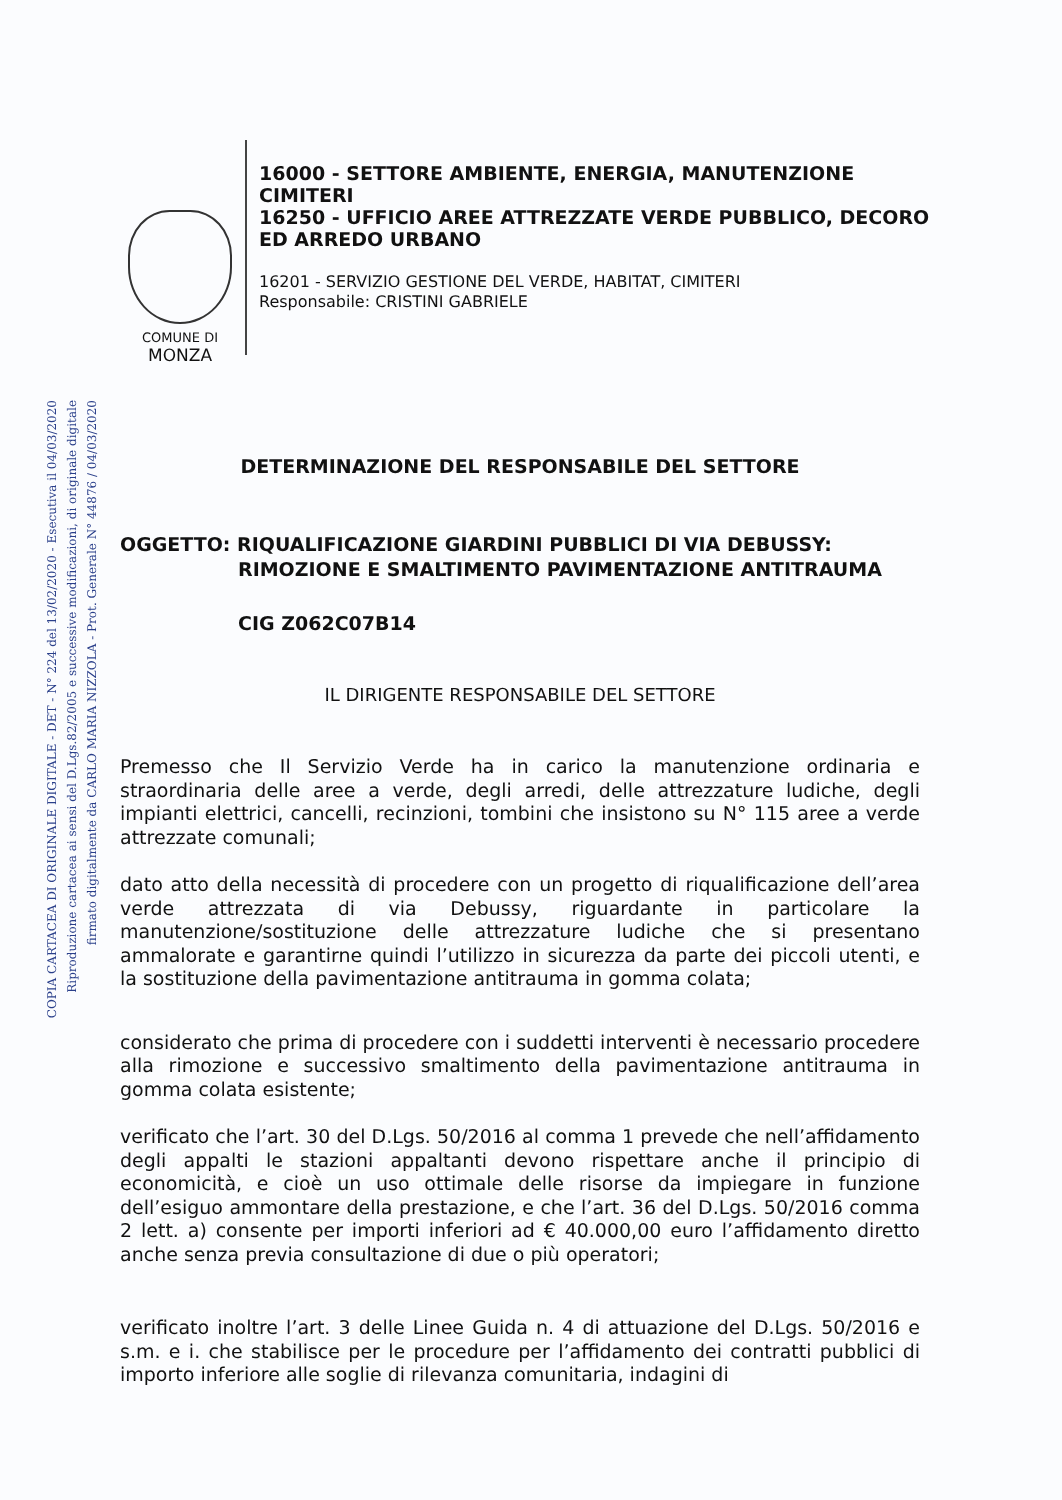COPIA CARTACEA DI ORIGINALE DIGITALE - DET - N° 224 del 13/02/2020 - Esecutiva il 04/03/2020
Riproduzione cartacea ai sensi del D.Lgs.82/2005 e successive modificazioni, di originale digitale
firmato digitalmente da CARLO MARIA NIZZOLA - Prot. Generale N° 44876 / 04/03/2020
COMUNE DI
MONZA
16000 - SETTORE AMBIENTE, ENERGIA, MANUTENZIONE CIMITERI
16250 - UFFICIO AREE ATTREZZATE VERDE PUBBLICO, DECORO ED ARREDO URBANO
16201 - SERVIZIO GESTIONE DEL VERDE, HABITAT, CIMITERI
Responsabile: CRISTINI GABRIELE
DETERMINAZIONE DEL RESPONSABILE DEL SETTORE
OGGETTO: RIQUALIFICAZIONE GIARDINI PUBBLICI DI VIA DEBUSSY:
RIMOZIONE E SMALTIMENTO PAVIMENTAZIONE ANTITRAUMA
CIG Z062C07B14
IL DIRIGENTE RESPONSABILE DEL SETTORE
Premesso che Il Servizio Verde ha in carico la manutenzione ordinaria e straordinaria delle aree a verde, degli arredi, delle attrezzature ludiche, degli impianti elettrici, cancelli, recinzioni, tombini che insistono su N° 115 aree a verde attrezzate comunali;
dato atto della necessità di procedere con un progetto di riqualificazione dell’area verde attrezzata di via Debussy, riguardante in particolare la manutenzione/sostituzione delle attrezzature ludiche che si presentano ammalorate e garantirne quindi l’utilizzo in sicurezza da parte dei piccoli utenti, e la sostituzione della pavimentazione antitrauma in gomma colata;
considerato che prima di procedere con i suddetti interventi è necessario procedere alla rimozione e successivo smaltimento della pavimentazione antitrauma in gomma colata esistente;
verificato che l’art. 30 del D.Lgs. 50/2016 al comma 1 prevede che nell’affidamento degli appalti le stazioni appaltanti devono rispettare anche il principio di economicità, e cioè un uso ottimale delle risorse da impiegare in funzione dell’esiguo ammontare della prestazione, e che l’art. 36 del D.Lgs. 50/2016 comma 2 lett. a) consente per importi inferiori ad € 40.000,00 euro l’affidamento diretto anche senza previa consultazione di due o più operatori;
verificato inoltre l’art. 3 delle Linee Guida n. 4 di attuazione del D.Lgs. 50/2016 e s.m. e i. che stabilisce per le procedure per l’affidamento dei contratti pubblici di importo inferiore alle soglie di rilevanza comunitaria, indagini di